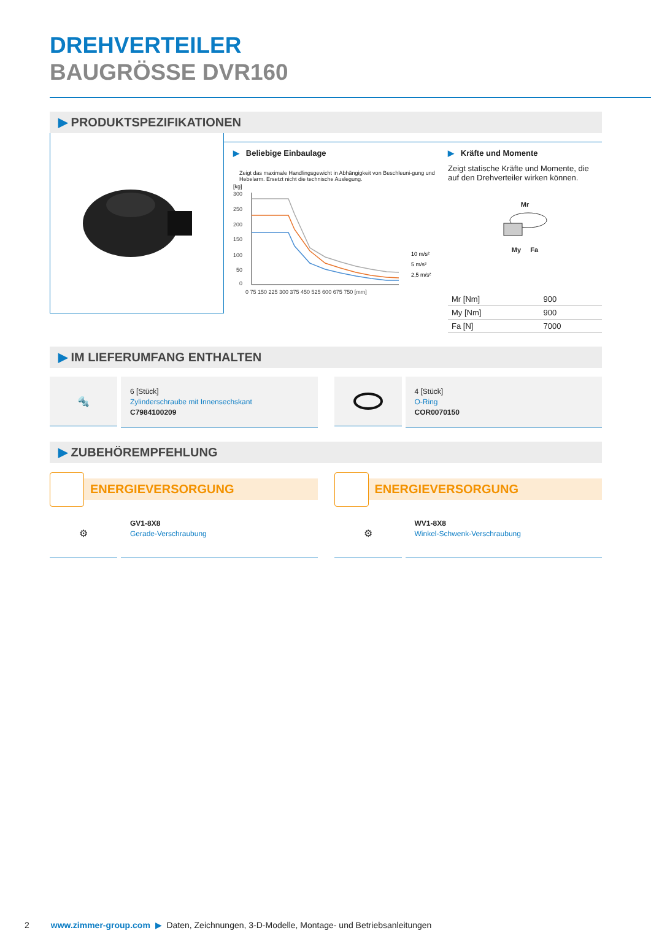DREHVERTEILER
BAUGRÖSSE DVR160
▶ PRODUKTSPEZIFIKATIONEN
▶ Beliebige Einbaulage
Zeigt das maximale Handlingsgewicht in Abhängigkeit von Beschleuni-gung und Hebelarm. Ersetzt nicht die technische Auslegung.
[kg]
300
250
200
150
100
50
0
0 75 150 225 300 375 450 525 600 675 750 [mm]
10 m/s²
5 m/s²
2,5 m/s²
▶ Kräfte und Momente
Zeigt statische Kräfte und Momente, die auf den Drehverteiler wirken können.
Mr
My Fa
| Mr [Nm] | 900 |
| My [Nm] | 900 |
| Fa [N] | 7000 |
▶ IM LIEFERUMFANG ENTHALTEN
🔩
6 [Stück]
Zylinderschraube mit Innensechskant
C7984100209
4 [Stück]
O-Ring
COR0070150
▶ ZUBEHÖREMPFEHLUNG
ENERGIEVERSORGUNG ENERGIEVERSORGUNG
⚙
GV1-8X8
Gerade-Verschraubung
⚙
WV1-8X8
Winkel-Schwenk-Verschraubung
2 www.zimmer-group.com ▶ Daten, Zeichnungen, 3-D-Modelle, Montage- und Betriebsanleitungen